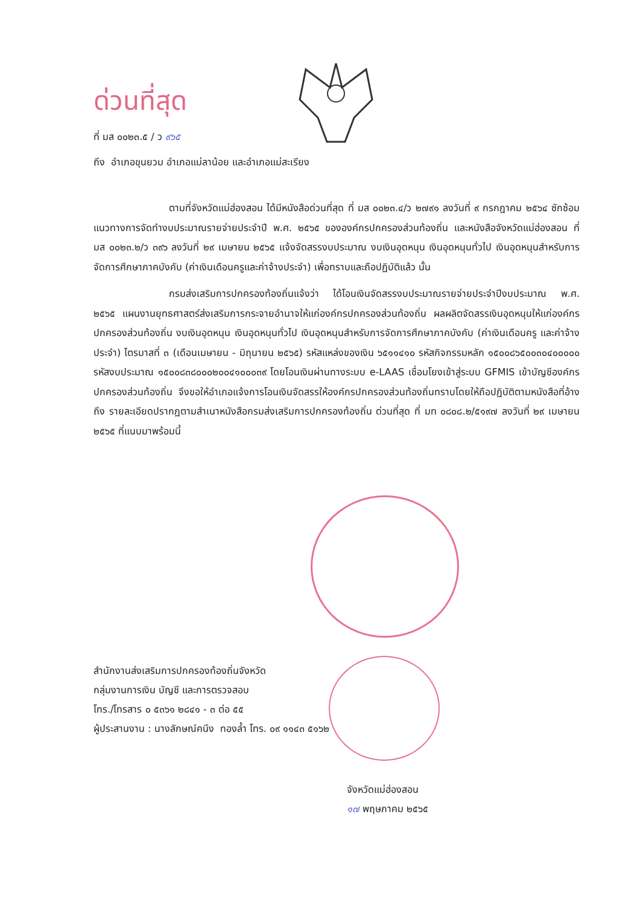ด่วนที่สุด
ที่ มส ๐๐๒๓.๕ / ว ๙๖๕
ถึง อำเภอขุนยวม อำเภอแม่ลาน้อย และอำเภอแม่สะเรียง
ตามที่จังหวัดแม่ฮ่องสอน ได้มีหนังสือด่วนที่สุด ที่ มส ๐๐๒๓.๔/ว ๒๗๙๑ ลงวันที่ ๙ กรกฎาคม ๒๕๖๔ ซักซ้อมแนวทางการจัดทำงบประมาณรายจ่ายประจำปี พ.ศ. ๒๕๖๕ ขององค์กรปกครองส่วนท้องถิ่น และหนังสือจังหวัดแม่ฮ่องสอน ที่ มส ๐๐๒๓.๒/ว ๓๙๖ ลงวันที่ ๒๙ เมษายน ๒๕๖๕ แจ้งจัดสรรงบประมาณ งบเงินอุดหนุน เงินอุดหนุนทั่วไป เงินอุดหนุนสำหรับการจัดการศึกษาภาคบังคับ (ค่าเงินเดือนครูและค่าจ้างประจำ) เพื่อทราบและถือปฏิบัติแล้ว นั้น
กรมส่งเสริมการปกครองท้องถิ่นแจ้งว่า ได้โอนเงินจัดสรรงบประมาณรายจ่ายประจำปีงบประมาณ พ.ศ. ๒๕๖๕ แผนงานยุทธศาสตร์ส่งเสริมการกระจายอำนาจให้แก่องค์กรปกครองส่วนท้องถิ่น ผลผลิตจัดสรรเงินอุดหนุนให้แก่องค์กรปกครองส่วนท้องถิ่น งบเงินอุดหนุน เงินอุดหนุนทั่วไป เงินอุดหนุนสำหรับการจัดการศึกษาภาคบังคับ (ค่าเงินเดือนครู และค่าจ้างประจำ) ไตรมาสที่ ๓ (เดือนเมษายน - มิถุนายน ๒๕๖๕) รหัสแหล่งของเงิน ๖๕๑๑๔๑๐ รหัสกิจกรรมหลัก ๑๕๐๐๘๖๕๐๐๓๐๔๐๐๐๐๐ รหัสงบประมาณ ๑๕๐๐๘๓๘๐๐๐๒๐๐๔๑๐๐๐๓๙ โดยโอนเงินผ่านทางระบบ e-LAAS เชื่อมโยงเข้าสู่ระบบ GFMIS เข้าบัญชีองค์กรปกครองส่วนท้องถิ่น จึงขอให้อำเภอแจ้งการโอนเงินจัดสรรให้องค์กรปกครองส่วนท้องถิ่นทราบโดยให้ถือปฏิบัติตามหนังสือที่อ้างถึง รายละเอียดปรากฏตามสำเนาหนังสือกรมส่งเสริมการปกครองท้องถิ่น ด่วนที่สุด ที่ มท ๐๘๐๘.๒/๕๑๙๗ ลงวันที่ ๒๙ เมษายน ๒๕๖๕ ที่แนบมาพร้อมนี้
จังหวัดแม่ฮ่องสอน
๑๗ พฤษภาคม ๒๕๖๕
สำนักงานส่งเสริมการปกครองท้องถิ่นจังหวัด
กลุ่มงานการเงิน บัญชี และการตรวจสอบ
โทร./โทรสาร ๐ ๕๓๖๑ ๒๘๔๑ - ๓ ต่อ ๕๕
ผู้ประสานงาน : นางลักษณ์คนึง ทองล้ำ โทร. ๐๙ ๑๑๔๓ ๕๑๖๒